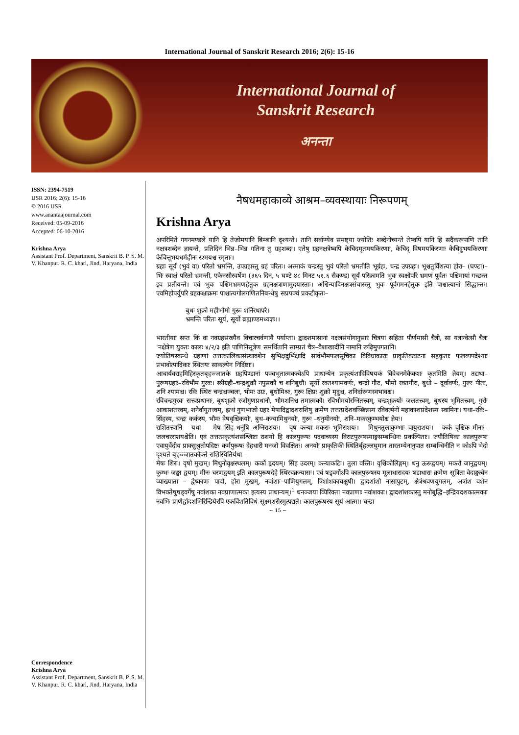International Journal of Sanskrit Research 2016; 2(6): 15-16
International Journal of
Sanskrit Research
अनन्ता
ISSN: 2394-7519
IJSR 2016; 2(6): 15-16
© 2016 IJSR
www.anantaajournal.com
Received: 05-09-2016
Accepted: 06-10-2016
Krishna Arya
Assistant Prof. Department, Sanskrit B. P. S. M. V. Khanpur. R. C. kharl, Jind, Haryana, India
Correspondence
Krishna Arya
Assistant Prof. Department, Sanskrit B. P. S. M. V. Khanpur. R. C. kharl, Jind, Haryana, India
नैषधमहाकाव्ये आश्रम–व्यवस्थायाः निरूपणम्
Krishna Arya
अपरिमिते गगनमण्डले यानि हि तेजोमयानि बिम्बानि दृश्यन्ते। तानि सर्वाण्येव समष्ट्या ज्योतिः शब्देनोच्यन्ते तेष्वपि यानि हि सदैकरूपाणि तानि नक्षत्रशब्देन ज्ञायन्ते, प्रतिदिनं भिन्न–भिन्न गतिना तु ग्रहशब्दः। एतेषु ग्रहनक्षत्रेष्वपि केचिदमृतमयकिरणाः, केचिद् विषमयकिरणाः केचिदुभयकिरणाः केचित्तूभयधर्महीनः रश्मयश्च स्मृताः।
ग्रहाः सूर्यं (भुवं वा) परितो भ्रमन्ति, उपग्रहास्तु ग्रहं परितः। अस्माकं चन्द्रस्तु भुवं परितो भ्रमतीति भूर्ग्रहः, चन्द्र उपग्रहः। भूश्चतुर्विंशत्या होरा– (घण्टा)–भिः स्वाक्षं परितो भ्रमन्ती, एकेनसौरवर्षेण (३६५ दिन, ५ घण्टे ४८ मिनट ५१.६ सैकण्ड) सूर्यं परिक्रामति भुवः स्वक्षोपरि भ्रमणं पूर्वतः पश्चिमायां गच्छन्त इव प्रतीयन्ते। एवं भुवः पश्चिमभ्रमणहेतुक ग्रहनक्षत्राणामुदयास्ताः। अश्विन्यादिनक्षत्रसंचारस्तु भुवः पूर्वगमनहेतुक इति पाश्चात्यानां सिद्धान्तः। एवमिहोपर्युपरि ग्रहकक्षाक्रमः पाश्चात्यगोलगणितनिबन्धेषु सप्रपञ्चं प्रकटीकृतः–
बुधः शुक्रो महीभौमो गुरूः शनिरथापरे।
भ्रमन्ति परितः सूर्यं, सूर्यो ब्रह्माण्डमध्यज्ञः।।
भारतीयाः सप्त किं वा नवग्रहसंख्यैव विचारचर्वणायै पर्याप्ता। द्वादशमासानां नक्षत्रसंयोगानुसारं चित्रया सहिता पौर्णमासी चैत्री, सा यत्रान्वेत्सौ चैत्रः 'नक्षेत्रेण युक्तः कालः ४/२/३ इति पाणिनिसूत्रेण समर्थितानि साम्प्रतं चैत्र–वैशाखादीनि नामानि रूढ़िमुपगतानि।
ज्योतिषस्कन्धे ग्रहाणां तत्तत्कालिकासंस्थावशेन सुभिक्षदुर्भिक्षादि सार्वभौमफलसूचिका विविधाकाराः प्राकृतिकघटना सहकृताः फलव्यपदेश्याः प्रभावोत्पादिकाः स्थितयः साकल्येन निर्दिष्टाः।
आचार्यवराहमिहिरकृतबृहज्जातके ग्रहपिण्डानां पञ्चभूतात्मकत्वेऽपि प्राधान्येन प्रकृत्यंशादिविषयकं विवेचनमेकैकशः कृतमिति ज्ञेयम्। तद्यथा– पुरूषग्रहाः–रविभौम गुरवः। स्त्रीग्रहौ–चन्द्रशुक्रौ नपुसकौ च शनिबुधौ। सूर्यो रक्तश्यामवर्णः, चन्द्रो गौरः, भौमो रक्तगौरः, बुधो – दूर्वावर्णः, गुरूः पीतः, शनि श्यामश्च। रविः स्थिरः चन्द्रश्चञ्चलः, भोमः उग्रः, बुधोमिश्रः, गुरूः क्षिप्रः शुक्रो मृदुश्च, शनिर्दारूणस्वभावश्च।
रविचन्द्रगुरवः सत्त्वप्रधानाः, बुधशुक्रौ रजोगुणप्रधानौ, भौमशनिश्च तमात्मकौ। रविभौमयोरग्नितत्त्वम्, चन्द्रशुक्रयोः जलतत्त्वम्, बुधस्य भूमितत्त्वम्, गुरोः आकाशतत्त्वम्, शनेर्वायुतत्त्वम्, इत्थं गुणभाजो ग्रहाः मेषादिद्वादशराशिषु क्रमेण तत्तत्प्रदेशवञ्छिन्नस्य रविवर्त्मनो महाकाशप्रदेशस्य स्वामिनः। यथा–रविः–सिंहस्य, चन्द्रः कर्कस्य, भौमः वेषवृश्चिकयोः, बुध–कन्यामिथुनयोः, गुरूः –धनुमीनयोः, शनि–मकरकुम्भयोश्च ज्ञेयः।
राशितत्त्वानि यथा– मेष–सिंह–धनूंषि–अग्निराशयः। वृष–कन्या–मकराः–भूमिराशयः। मिथुनतुलाकुम्भाः–वायुराशयः। कर्क–वृश्चिक–मीनाः–जलचरराशयश्चेति। एवं तत्तत्प्रकृत्यंशसंश्लिष्टा राशयो हि कालपुरूषः पदवाच्यस्य विराटपुरूषस्याङ्गसम्बन्धिनः प्रकल्पिताः। ज्यौतिषिकः कालपुरूषः एवायुर्वेदीय प्राक्सुश्रुतोपदिष्टः कर्मपुरूषः देहधारी मनजो विवक्षितः। अनयोः प्राकृतिकी स्थितिर्बृहल्लघुमान तारतम्येनानुपात सम्बन्धिनीति न कोऽपि भेदो दृश्यते बृहज्जातकोक्ते राशिस्थितिर्यथा –
मेषः शिरः। वृषो मुखम्। मिथुनोवृक्षस्थलम्। कर्को हृदयम्। सिंह उदरम्। कन्याकटिः। तुला वस्तिः। वृश्चिकोलिङ्गम्। धनु ऊरूद्वयम्। मकरो जानुद्वयम्। कुम्भः जङ्घा द्वयम्। मीनः चरणद्वयम् इति कालपुरूषदेहे स्थिरचक्रन्यासः। एवं षड्वर्गोऽपि कालपुरूषस्य मूलाधारादयः षडाधाराः क्रमेण सूत्रिता वेदाङ्गत्वेन व्याख्याता – द्वेष्काणः पादौ, होरा मुखम्, नवांशाः–पाणियुगलम्, त्रिशांशकाचक्षुषी। द्वादशांशो नासापुटम्, क्षेत्रंश्रवणयुगलम्, अत्रांश वशेन विभक्तेषुषड्वर्गेषु नवांशका नवप्राणात्मका इत्यस्य प्राधान्यम्।<sup>1</sup> धनञ्जया व्यिरिक्ता नवप्राणाः नवांशकाः। द्वादशांशकास्तु मनोबुद्धि–इन्द्रियदशकात्मकाः नवभिः प्राणैर्द्वादशभिरिन्द्रियैरपि एकविंशतिविधं सूक्ष्मशरीरमुत्पद्यते। कालपुरूषस्य सूर्य आत्मा। चन्द्रा
~ 15 ~